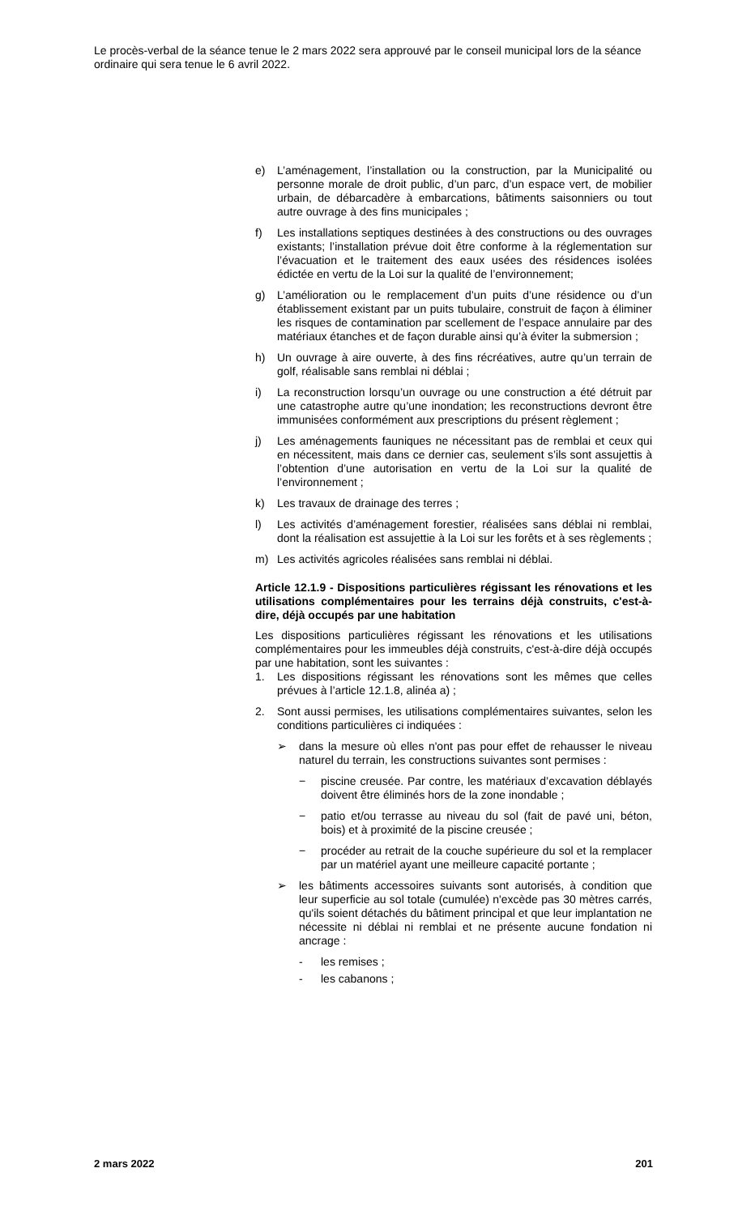Le procès-verbal de la séance tenue le 2 mars 2022 sera approuvé par le conseil municipal lors de la séance ordinaire qui sera tenue le 6 avril 2022.
e) L’aménagement, l’installation ou la construction, par la Municipalité ou personne morale de droit public, d’un parc, d’un espace vert, de mobilier urbain, de débarcadère à embarcations, bâtiments saisonniers ou tout autre ouvrage à des fins municipales ;
f) Les installations septiques destinées à des constructions ou des ouvrages existants; l’installation prévue doit être conforme à la réglementation sur l’évacuation et le traitement des eaux usées des résidences isolées édictée en vertu de la Loi sur la qualité de l’environnement;
g) L’amélioration ou le remplacement d’un puits d’une résidence ou d’un établissement existant par un puits tubulaire, construit de façon à éliminer les risques de contamination par scellement de l’espace annulaire par des matériaux étanches et de façon durable ainsi qu’à éviter la submersion ;
h) Un ouvrage à aire ouverte, à des fins récréatives, autre qu’un terrain de golf, réalisable sans remblai ni déblai ;
i) La reconstruction lorsqu’un ouvrage ou une construction a été détruit par une catastrophe autre qu’une inondation; les reconstructions devront être immunisées conformément aux prescriptions du présent règlement ;
j) Les aménagements fauniques ne nécessitant pas de remblai et ceux qui en nécessitent, mais dans ce dernier cas, seulement s’ils sont assujettis à l’obtention d’une autorisation en vertu de la Loi sur la qualité de l’environnement ;
k) Les travaux de drainage des terres ;
l) Les activités d’aménagement forestier, réalisées sans déblai ni remblai, dont la réalisation est assujettie à la Loi sur les forêts et à ses règlements ;
m) Les activités agricoles réalisées sans remblai ni déblai.
Article 12.1.9 - Dispositions particulières régissant les rénovations et les utilisations complémentaires pour les terrains déjà construits, c'est-à-dire, déjà occupés par une habitation
Les dispositions particulières régissant les rénovations et les utilisations complémentaires pour les immeubles déjà construits, c'est-à-dire déjà occupés par une habitation, sont les suivantes :
1. Les dispositions régissant les rénovations sont les mêmes que celles prévues à l’article 12.1.8, alinéa a) ;
2. Sont aussi permises, les utilisations complémentaires suivantes, selon les conditions particulières ci indiquées :
➢ dans la mesure où elles n'ont pas pour effet de rehausser le niveau naturel du terrain, les constructions suivantes sont permises :
− piscine creusée. Par contre, les matériaux d’excavation déblayés doivent être éliminés hors de la zone inondable ;
− patio et/ou terrasse au niveau du sol (fait de pavé uni, béton, bois) et à proximité de la piscine creusée ;
− procéder au retrait de la couche supérieure du sol et la remplacer par un matériel ayant une meilleure capacité portante ;
➢ les bâtiments accessoires suivants sont autorisés, à condition que leur superficie au sol totale (cumulée) n'excède pas 30 mètres carrés, qu'ils soient détachés du bâtiment principal et que leur implantation ne nécessite ni déblai ni remblai et ne présente aucune fondation ni ancrage :
- les remises ;
- les cabanons ;
2 mars 2022 201